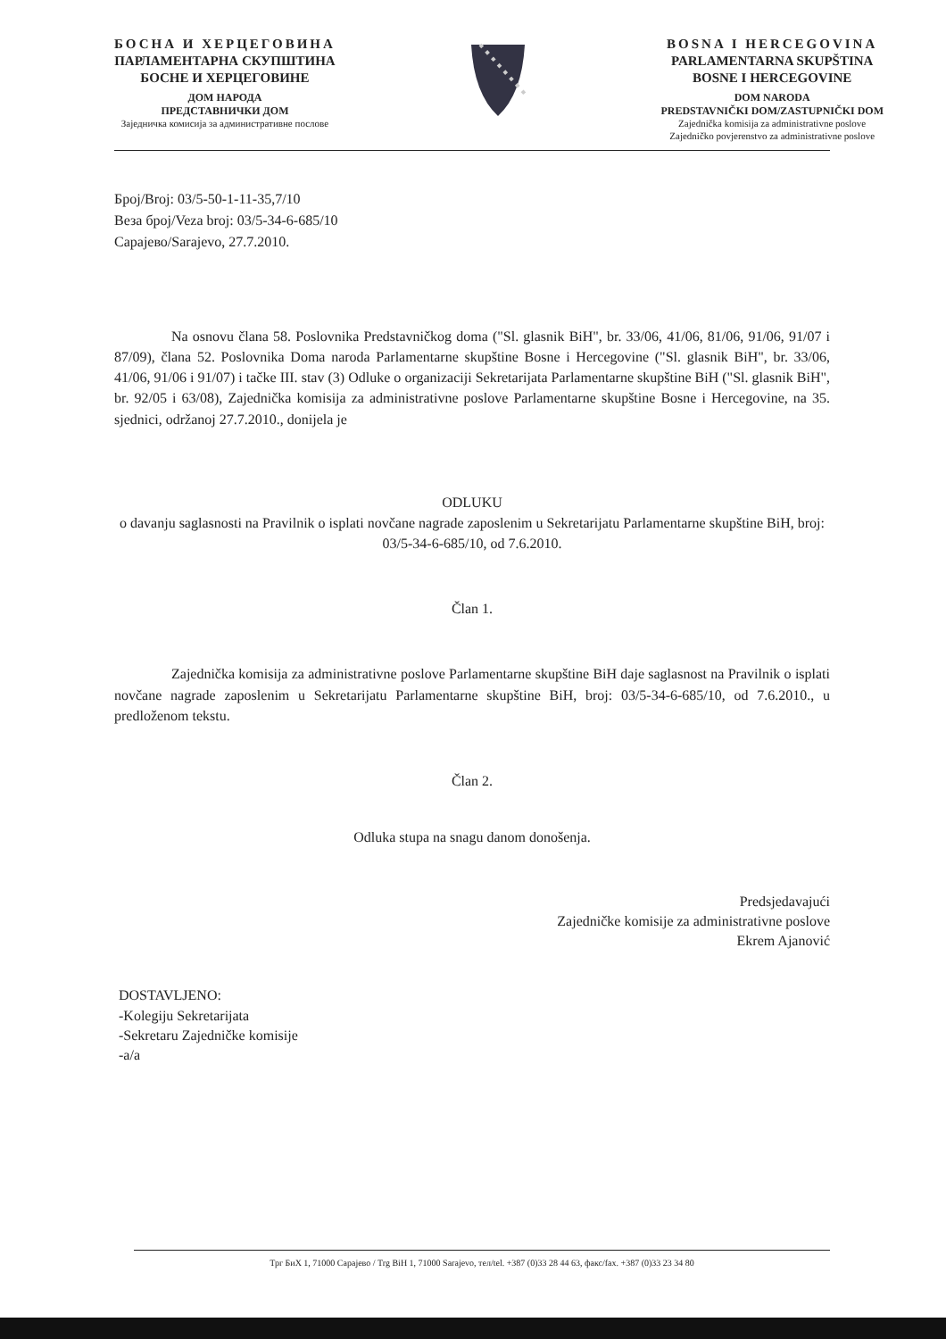БОСНА И ХЕРЦЕГОВИНА
ПАРЛАМЕНТАРНА СКУПШТИНА
БОСНЕ И ХЕРЦЕГОВИНЕ
ДОМ НАРОДА
ПРЕДСТАВНИЧКИ ДОМ
Заједничка комисија за административне послове
BOSNA I HERCEGOVINA
PARLAMENTARNA SKUPŠTINA
BOSNE I HERCEGOVINE
DOM NARODA
PREDSTAVNIČKI DOM/ZASTUPNIČKI DOM
Zajednička komisija za administrativne poslove
Zajedničko povjerenstvo za administrativne poslove
Број/Broj: 03/5-50-1-11-35,7/10
Веза број/Veza broj: 03/5-34-6-685/10
Сарајево/Sarajevo, 27.7.2010.
Na osnovu člana 58. Poslovnika Predstavničkog doma ("Sl. glasnik BiH", br. 33/06, 41/06, 81/06, 91/06, 91/07 i 87/09), člana 52. Poslovnika Doma naroda Parlamentarne skupštine Bosne i Hercegovine ("Sl. glasnik BiH", br. 33/06, 41/06, 91/06 i 91/07) i tačke III. stav (3) Odluke o organizaciji Sekretarijata Parlamentarne skupštine BiH ("Sl. glasnik BiH", br. 92/05 i 63/08), Zajednička komisija za administrativne poslove Parlamentarne skupštine Bosne i Hercegovine, na 35. sjednici, održanoj 27.7.2010., donijela je
ODLUKU
o davanju saglasnosti na Pravilnik o isplati novčane nagrade zaposlenim u Sekretarijatu Parlamentarne skupštine BiH, broj: 03/5-34-6-685/10, od 7.6.2010.
Član 1.
Zajednička komisija za administrativne poslove Parlamentarne skupštine BiH daje saglasnost na Pravilnik o isplati novčane nagrade zaposlenim u Sekretarijatu Parlamentarne skupštine BiH, broj: 03/5-34-6-685/10, od 7.6.2010., u predloženom tekstu.
Član 2.
Odluka stupa na snagu danom donošenja.
Predsjedavajući
Zajedničke komisije za administrativne poslove
Ekrem Ajanović
DOSTAVLJENO:
-Kolegiju Sekretarijata
-Sekretaru Zajedničke komisije
-a/a
Трг БиХ 1, 71000 Сарајево / Trg BiH 1, 71000 Sarajevo, тел/tel. +387 (0)33 28 44 63, факс/fax. +387 (0)33 23 34 80